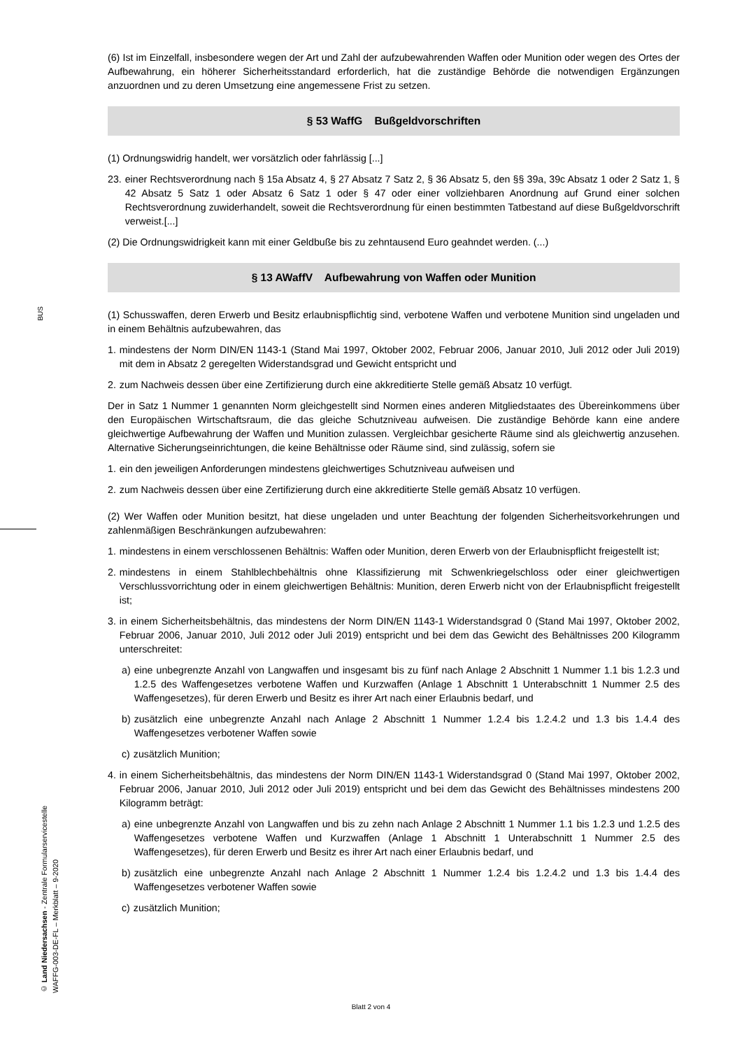BUS
© Land Niedersachsen - Zentrale Formularservicestelle
WAFFG-003-DE-FL – Merkblatt – 9-2020
(6) Ist im Einzelfall, insbesondere wegen der Art und Zahl der aufzubewahrenden Waffen oder Munition oder wegen des Ortes der Aufbewahrung, ein höherer Sicherheitsstandard erforderlich, hat die zuständige Behörde die notwendigen Ergänzungen anzuordnen und zu deren Umsetzung eine angemessene Frist zu setzen.
§ 53 WaffG Bußgeldvorschriften
(1) Ordnungswidrig handelt, wer vorsätzlich oder fahrlässig [...]
23. einer Rechtsverordnung nach § 15a Absatz 4, § 27 Absatz 7 Satz 2, § 36 Absatz 5, den §§ 39a, 39c Absatz 1 oder 2 Satz 1, § 42 Absatz 5 Satz 1 oder Absatz 6 Satz 1 oder § 47 oder einer vollziehbaren Anordnung auf Grund einer solchen Rechtsverordnung zuwiderhandelt, soweit die Rechtsverordnung für einen bestimmten Tatbestand auf diese Bußgeldvorschrift verweist.[...]
(2) Die Ordnungswidrigkeit kann mit einer Geldbuße bis zu zehntausend Euro geahndet werden. (...)
§ 13 AWaffV Aufbewahrung von Waffen oder Munition
(1) Schusswaffen, deren Erwerb und Besitz erlaubnispflichtig sind, verbotene Waffen und verbotene Munition sind ungeladen und in einem Behältnis aufzubewahren, das
1. mindestens der Norm DIN/EN 1143-1 (Stand Mai 1997, Oktober 2002, Februar 2006, Januar 2010, Juli 2012 oder Juli 2019) mit dem in Absatz 2 geregelten Widerstandsgrad und Gewicht entspricht und
2. zum Nachweis dessen über eine Zertifizierung durch eine akkreditierte Stelle gemäß Absatz 10 verfügt.
Der in Satz 1 Nummer 1 genannten Norm gleichgestellt sind Normen eines anderen Mitgliedstaates des Übereinkommens über den Europäischen Wirtschaftsraum, die das gleiche Schutzniveau aufweisen. Die zuständige Behörde kann eine andere gleichwertige Aufbewahrung der Waffen und Munition zulassen. Vergleichbar gesicherte Räume sind als gleichwertig anzusehen. Alternative Sicherungseinrichtungen, die keine Behältnisse oder Räume sind, sind zulässig, sofern sie
1. ein den jeweiligen Anforderungen mindestens gleichwertiges Schutzniveau aufweisen und
2. zum Nachweis dessen über eine Zertifizierung durch eine akkreditierte Stelle gemäß Absatz 10 verfügen.
(2) Wer Waffen oder Munition besitzt, hat diese ungeladen und unter Beachtung der folgenden Sicherheitsvorkehrungen und zahlenmäßigen Beschränkungen aufzubewahren:
1. mindestens in einem verschlossenen Behältnis: Waffen oder Munition, deren Erwerb von der Erlaubnispflicht freigestellt ist;
2. mindestens in einem Stahlblechbehältnis ohne Klassifizierung mit Schwenkriegelschloss oder einer gleichwertigen Verschlussvorrichtung oder in einem gleichwertigen Behältnis: Munition, deren Erwerb nicht von der Erlaubnispflicht freigestellt ist;
3. in einem Sicherheitsbehältnis, das mindestens der Norm DIN/EN 1143-1 Widerstandsgrad 0 (Stand Mai 1997, Oktober 2002, Februar 2006, Januar 2010, Juli 2012 oder Juli 2019) entspricht und bei dem das Gewicht des Behältnisses 200 Kilogramm unterschreitet:
a) eine unbegrenzte Anzahl von Langwaffen und insgesamt bis zu fünf nach Anlage 2 Abschnitt 1 Nummer 1.1 bis 1.2.3 und 1.2.5 des Waffengesetzes verbotene Waffen und Kurzwaffen (Anlage 1 Abschnitt 1 Unterabschnitt 1 Nummer 2.5 des Waffengesetzes), für deren Erwerb und Besitz es ihrer Art nach einer Erlaubnis bedarf, und
b) zusätzlich eine unbegrenzte Anzahl nach Anlage 2 Abschnitt 1 Nummer 1.2.4 bis 1.2.4.2 und 1.3 bis 1.4.4 des Waffengesetzes verbotener Waffen sowie
c) zusätzlich Munition;
4. in einem Sicherheitsbehältnis, das mindestens der Norm DIN/EN 1143-1 Widerstandsgrad 0 (Stand Mai 1997, Oktober 2002, Februar 2006, Januar 2010, Juli 2012 oder Juli 2019) entspricht und bei dem das Gewicht des Behältnisses mindestens 200 Kilogramm beträgt:
a) eine unbegrenzte Anzahl von Langwaffen und bis zu zehn nach Anlage 2 Abschnitt 1 Nummer 1.1 bis 1.2.3 und 1.2.5 des Waffengesetzes verbotene Waffen und Kurzwaffen (Anlage 1 Abschnitt 1 Unterabschnitt 1 Nummer 2.5 des Waffengesetzes), für deren Erwerb und Besitz es ihrer Art nach einer Erlaubnis bedarf, und
b) zusätzlich eine unbegrenzte Anzahl nach Anlage 2 Abschnitt 1 Nummer 1.2.4 bis 1.2.4.2 und 1.3 bis 1.4.4 des Waffengesetzes verbotener Waffen sowie
c) zusätzlich Munition;
Blatt 2 von 4